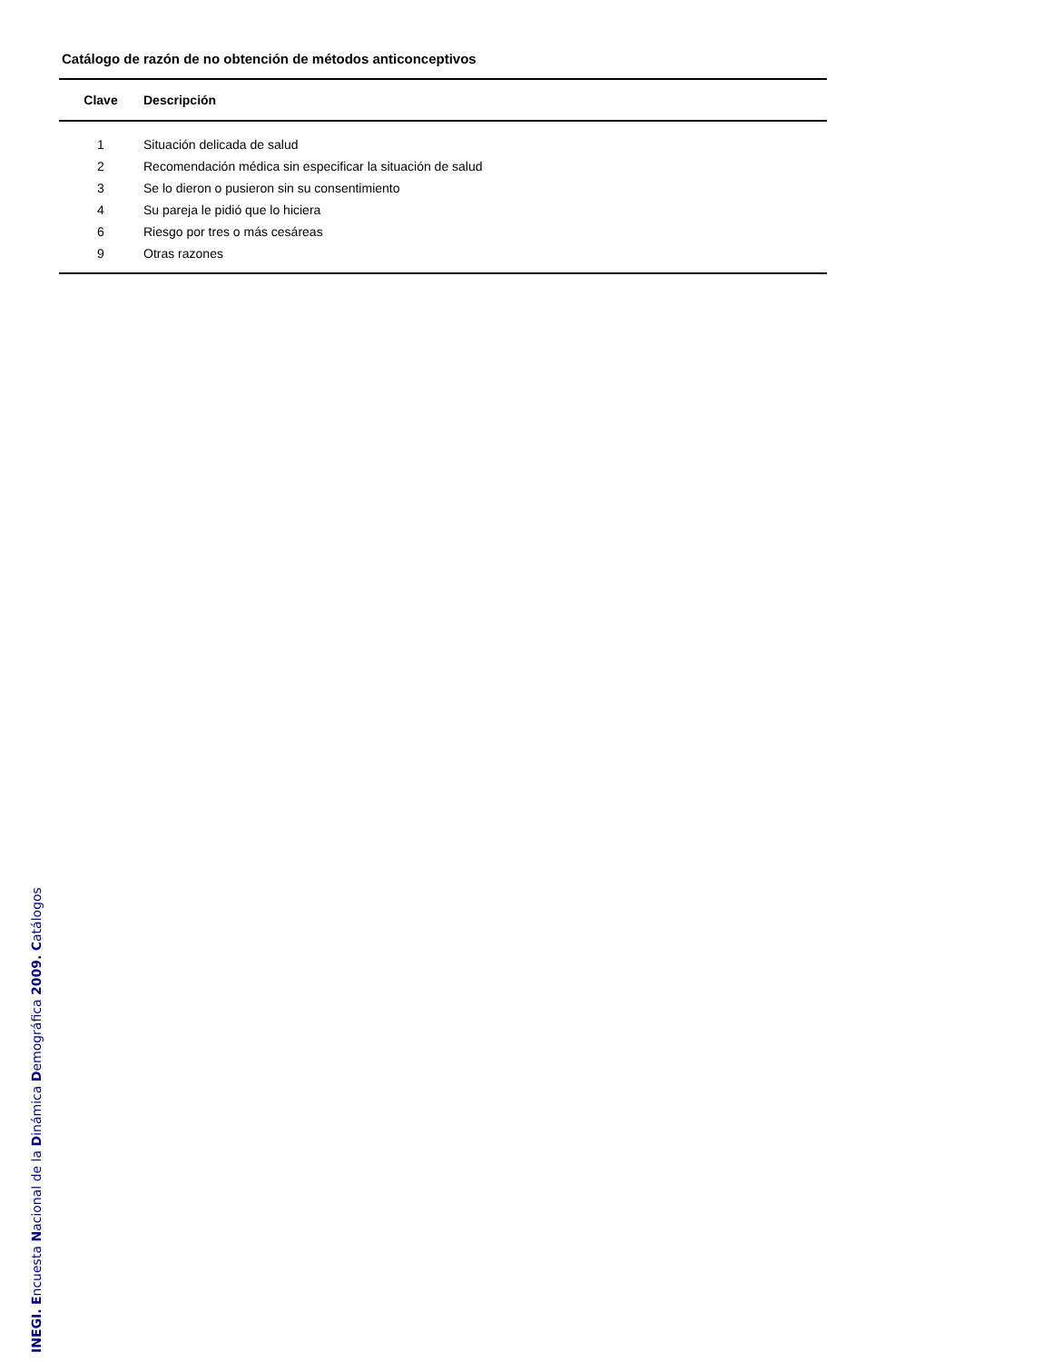Catálogo de razón de no obtención de métodos anticonceptivos
| Clave | Descripción |
| --- | --- |
| 1 | Situación delicada de salud |
| 2 | Recomendación médica sin especificar la situación de salud |
| 3 | Se lo dieron o pusieron sin su consentimiento |
| 4 | Su pareja le pidió que lo hiciera |
| 6 | Riesgo por tres o más cesáreas |
| 9 | Otras razones |
INEGI. Encuesta Nacional de la Dinámica Demográfica 2009. Catálogos